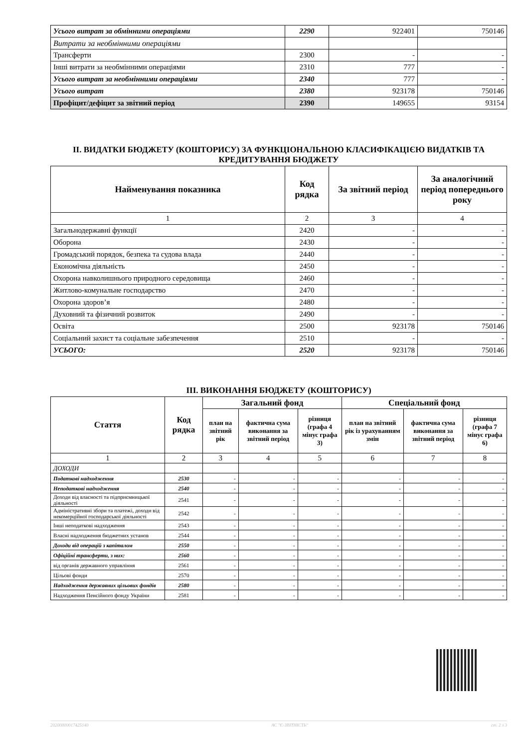| Усього витрат за обмінними операціями | 2290 | 922401 | 750146 |
| Витрати за необмінними операціями | | | |
| Трансферти | 2300 | - | - |
| Інші витрати за необмінними операціями | 2310 | 777 | - |
| Усього витрат за необмінними операціями | 2340 | 777 | - |
| Усього витрат | 2380 | 923178 | 750146 |
| Профіцит/дефіцит за звітний період | 2390 | 149655 | 93154 |
II. ВИДАТКИ БЮДЖЕТУ (КОШТОРИСУ) ЗА ФУНКЦІОНАЛЬНОЮ КЛАСИФІКАЦІЄЮ ВИДАТКІВ ТА КРЕДИТУВАННЯ БЮДЖЕТУ
| Найменування показника | Код рядка | За звітний період | За аналогічний період попереднього року |
| --- | --- | --- | --- |
| 1 | 2 | 3 | 4 |
| Загальнодержавні функції | 2420 | - | - |
| Оборона | 2430 | - | - |
| Громадський порядок, безпека та судова влада | 2440 | - | - |
| Економічна діяльність | 2450 | - | - |
| Охорона навколишнього природного середовища | 2460 | - | - |
| Житлово-комунальне господарство | 2470 | - | - |
| Охорона здоров’я | 2480 | - | - |
| Духовний та фізичний розвиток | 2490 | - | - |
| Освіта | 2500 | 923178 | 750146 |
| Соціальний захист та соціальне забезпечення | 2510 | - | - |
| УСЬОГО: | 2520 | 923178 | 750146 |
III. ВИКОНАННЯ БЮДЖЕТУ (КОШТОРИСУ)
| Стаття | Код рядка | Загальний фонд | | | Спеціальний фонд | | |
| --- | --- | --- | --- | --- | --- | --- | --- |
| | | план на звітний рік | фактична сума виконання за звітний період | різниця (графа 4 мінус графа 3) | план на звітний рік із урахуванням змін | фактична сума виконання за звітний період | різниця (графа 7 мінус графа 6) |
| 1 | 2 | 3 | 4 | 5 | 6 | 7 | 8 |
| ДОХОДИ | | | | | | | |
| Податкові надходження | 2530 | - | - | - | - | - | - |
| Неподаткові надходження | 2540 | - | - | - | - | - | - |
| Доходи від власності та підприємницької діяльності | 2541 | - | - | - | - | - | - |
| Адміністративні збори та платежі, доходи від некомерційної господарської діяльності | 2542 | - | - | - | - | - | - |
| Інші неподаткові надходження | 2543 | - | - | - | - | - | - |
| Власні надходження бюджетних установ | 2544 | - | - | - | - | - | - |
| Доходи від операцій з капіталом | 2550 | - | - | - | - | - | - |
| Офіційні трансферти, з них: | 2560 | - | - | - | - | - | - |
| від органів державного управління | 2561 | - | - | - | - | - | - |
| Цільові фонди | 2570 | - | - | - | - | - | - |
| Надходження державних цільових фондів | 2580 | - | - | - | - | - | - |
| Надходження Пенсійного фонду України | 2581 | - | - | - | - | - | - |
20200000017425140 АС "Є-ЗВІТНІСТЬ" ст. 2 з 3